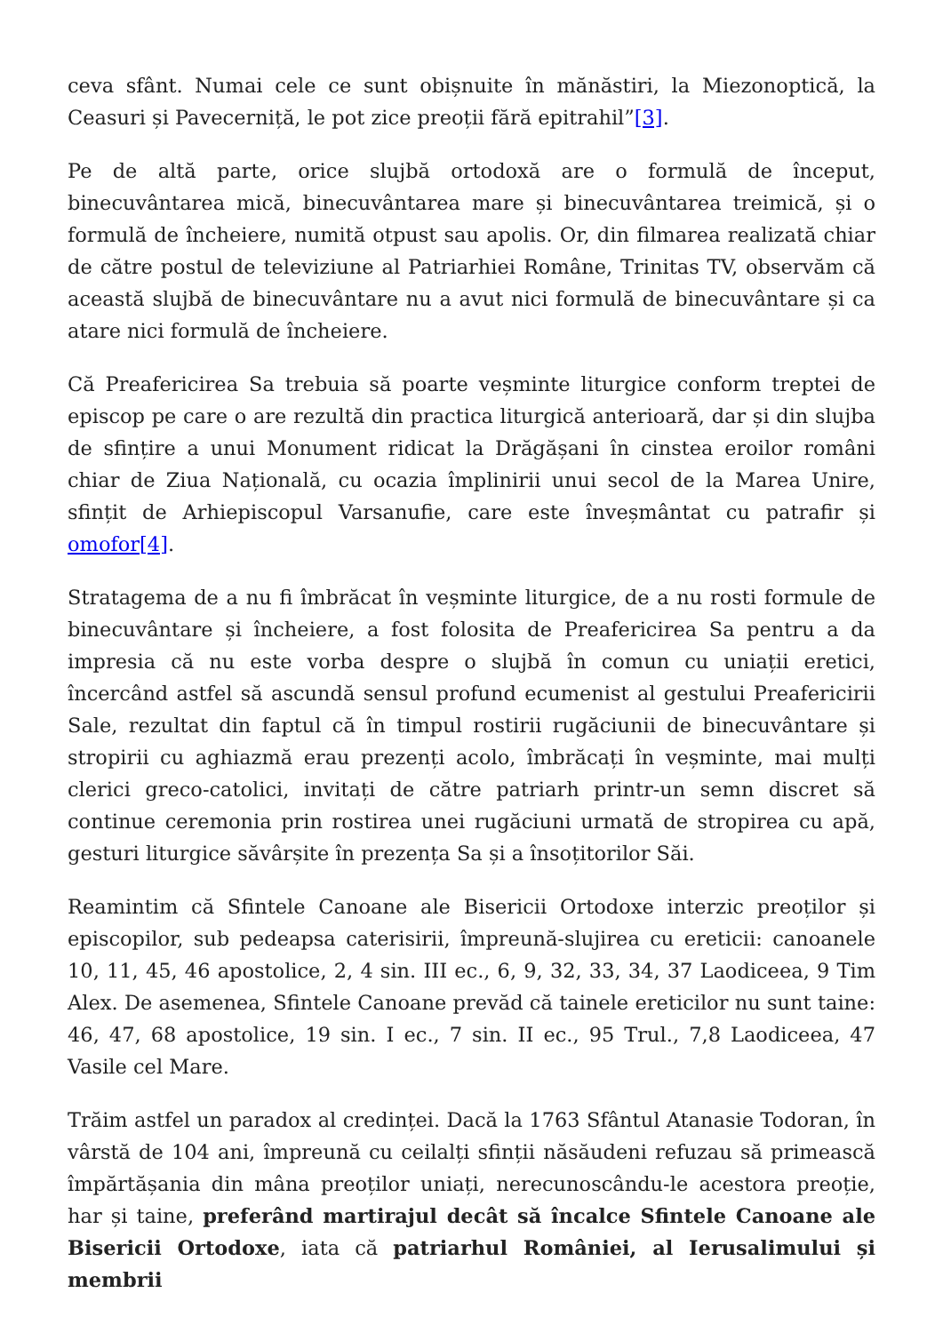ceva sfânt. Numai cele ce sunt obișnuite în mănăstiri, la Miezonoptică, la Ceasuri și Pavecerniță, le pot zice preoții fără epitrahil”[3].
Pe de altă parte, orice slujbă ortodoxă are o formulă de început, binecuvântarea mică, binecuvântarea mare și binecuvântarea treimică, și o formulă de încheiere, numită otpust sau apolis. Or, din filmarea realizată chiar de către postul de televiziune al Patriarhiei Române, Trinitas TV, observăm că această slujbă de binecuvântare nu a avut nici formulă de binecuvântare și ca atare nici formulă de încheiere.
Că Preafericirea Sa trebuia să poarte veșminte liturgice conform treptei de episcop pe care o are rezultă din practica liturgică anterioară, dar și din slujba de sfințire a unui Monument ridicat la Drăgășani în cinstea eroilor români chiar de Ziua Națională, cu ocazia împlinirii unui secol de la Marea Unire, sfințit de Arhiepiscopul Varsanufie, care este înveșmântat cu patrafir și omofor[4].
Stratagema de a nu fi îmbrăcat în veșminte liturgice, de a nu rosti formule de binecuvântare și încheiere, a fost folosita de Preafericirea Sa pentru a da impresia că nu este vorba despre o slujbă în comun cu uniații eretici, încercând astfel să ascundă sensul profund ecumenist al gestului Preafericirii Sale, rezultat din faptul că în timpul rostirii rugăciunii de binecuvântare și stropirii cu aghiazmă erau prezenți acolo, îmbrăcați în veșminte, mai mulți clerici greco-catolici, invitați de către patriarh printr-un semn discret să continue ceremonia prin rostirea unei rugăciuni urmată de stropirea cu apă, gesturi liturgice săvârșite în prezența Sa și a însoțitorilor Săi.
Reamintim că Sfintele Canoane ale Bisericii Ortodoxe interzic preoților și episcopilor, sub pedeapsa caterisirii, împreună-slujirea cu ereticii: canoanele 10, 11, 45, 46 apostolice, 2, 4 sin. III ec., 6, 9, 32, 33, 34, 37 Laodiceea, 9 Tim Alex. De asemenea, Sfintele Canoane prevăd că tainele ereticilor nu sunt taine: 46, 47, 68 apostolice, 19 sin. I ec., 7 sin. II ec., 95 Trul., 7,8 Laodiceea, 47 Vasile cel Mare.
Trăim astfel un paradox al credinței. Dacă la 1763 Sfântul Atanasie Todoran, în vârstă de 104 ani, împreună cu ceilalți sfinții năsăudeni refuzau să primească împărtășania din mâna preoților uniați, nerecunoscându-le acestora preoție, har și taine, preferând martirajul decât să încalce Sfintele Canoane ale Bisericii Ortodoxe, iata că patriarhul României, al Ierusalimului și membrii